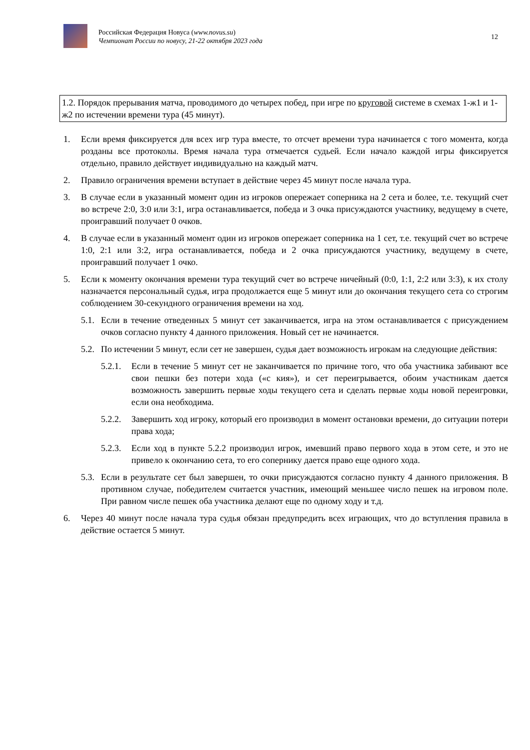Российская Федерация Новуса (www.novus.su)
Чемпионат России по новусу, 21-22 октября 2023 года
12
1.2. Порядок прерывания матча, проводимого до четырех побед, при игре по круговой системе в схемах 1-ж1 и 1-ж2 по истечении времени тура (45 минут).
1. Если время фиксируется для всех игр тура вместе, то отсчет времени тура начинается с того момента, когда розданы все протоколы. Время начала тура отмечается судьей. Если начало каждой игры фиксируется отдельно, правило действует индивидуально на каждый матч.
2. Правило ограничения времени вступает в действие через 45 минут после начала тура.
3. В случае если в указанный момент один из игроков опережает соперника на 2 сета и более, т.е. текущий счет во встрече 2:0, 3:0 или 3:1, игра останавливается, победа и 3 очка присуждаются участнику, ведущему в счете, проигравший получает 0 очков.
4. В случае если в указанный момент один из игроков опережает соперника на 1 сет, т.е. текущий счет во встрече 1:0, 2:1 или 3:2, игра останавливается, победа и 2 очка присуждаются участнику, ведущему в счете, проигравший получает 1 очко.
5. Если к моменту окончания времени тура текущий счет во встрече ничейный (0:0, 1:1, 2:2 или 3:3), к их столу назначается персональный судья, игра продолжается еще 5 минут или до окончания текущего сета со строгим соблюдением 30-секундного ограничения времени на ход.
5.1. Если в течение отведенных 5 минут сет заканчивается, игра на этом останавливается с присуждением очков согласно пункту 4 данного приложения. Новый сет не начинается.
5.2. По истечении 5 минут, если сет не завершен, судья дает возможность игрокам на следующие действия:
5.2.1. Если в течение 5 минут сет не заканчивается по причине того, что оба участника забивают все свои пешки без потери хода («с кия»), и сет переигрывается, обоим участникам дается возможность завершить первые ходы текущего сета и сделать первые ходы новой переигровки, если она необходима.
5.2.2. Завершить ход игроку, который его производил в момент остановки времени, до ситуации потери права хода;
5.2.3. Если ход в пункте 5.2.2 производил игрок, имевший право первого хода в этом сете, и это не привело к окончанию сета, то его сопернику дается право еще одного хода.
5.3. Если в результате сет был завершен, то очки присуждаются согласно пункту 4 данного приложения. В противном случае, победителем считается участник, имеющий меньшее число пешек на игровом поле. При равном числе пешек оба участника делают еще по одному ходу и т.д.
6. Через 40 минут после начала тура судья обязан предупредить всех играющих, что до вступления правила в действие остается 5 минут.